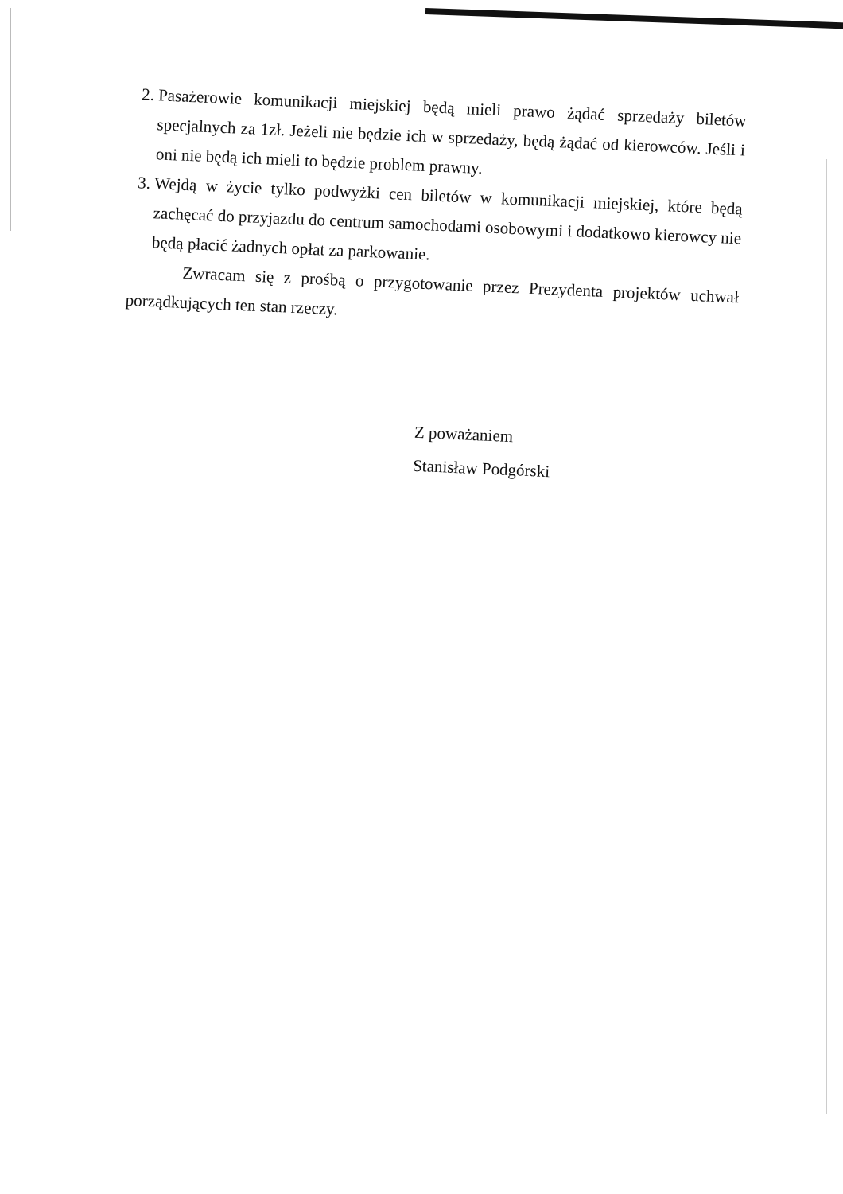2. Pasażerowie komunikacji miejskiej będą mieli prawo żądać sprzedaży biletów specjalnych za 1zł. Jeżeli nie będzie ich w sprzedaży, będą żądać od kierowców. Jeśli i oni nie będą ich mieli to będzie problem prawny.
3. Wejdą w życie tylko podwyżki cen biletów w komunikacji miejskiej, które będą zachęcać do przyjazdu do centrum samochodami osobowymi i dodatkowo kierowcy nie będą płacić żadnych opłat za parkowanie.
Zwracam się z prośbą o przygotowanie przez Prezydenta projektów uchwał porządkujących ten stan rzeczy.
Z poważaniem
Stanisław Podgórski